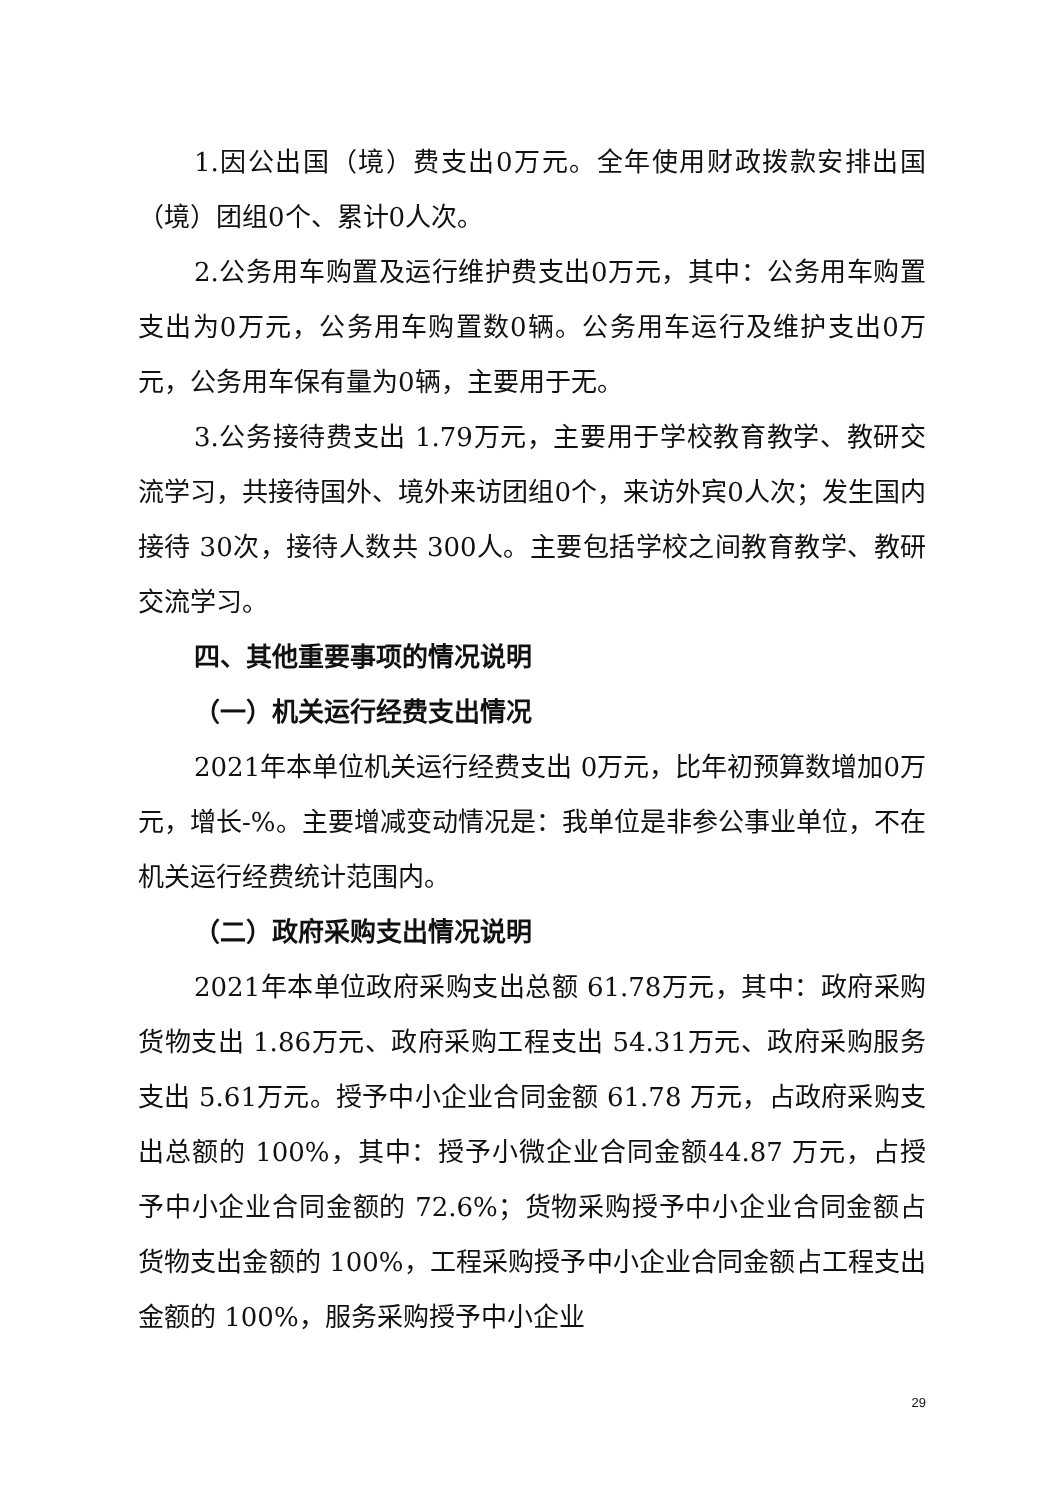1.因公出国（境）费支出0万元。全年使用财政拨款安排出国（境）团组0个、累计0人次。
2.公务用车购置及运行维护费支出0万元，其中：公务用车购置支出为0万元，公务用车购置数0辆。公务用车运行及维护支出0万元，公务用车保有量为0辆，主要用于无。
3.公务接待费支出 1.79万元，主要用于学校教育教学、教研交流学习，共接待国外、境外来访团组0个，来访外宾0人次；发生国内接待 30次，接待人数共 300人。主要包括学校之间教育教学、教研交流学习。
四、其他重要事项的情况说明
（一）机关运行经费支出情况
2021年本单位机关运行经费支出 0万元，比年初预算数增加0万元，增长-%。主要增减变动情况是：我单位是非参公事业单位，不在机关运行经费统计范围内。
（二）政府采购支出情况说明
2021年本单位政府采购支出总额 61.78万元，其中：政府采购货物支出 1.86万元、政府采购工程支出 54.31万元、政府采购服务支出 5.61万元。授予中小企业合同金额 61.78 万元，占政府采购支出总额的 100%，其中：授予小微企业合同金额44.87 万元，占授予中小企业合同金额的 72.6%；货物采购授予中小企业合同金额占货物支出金额的 100%，工程采购授予中小企业合同金额占工程支出金额的 100%，服务采购授予中小企业
29